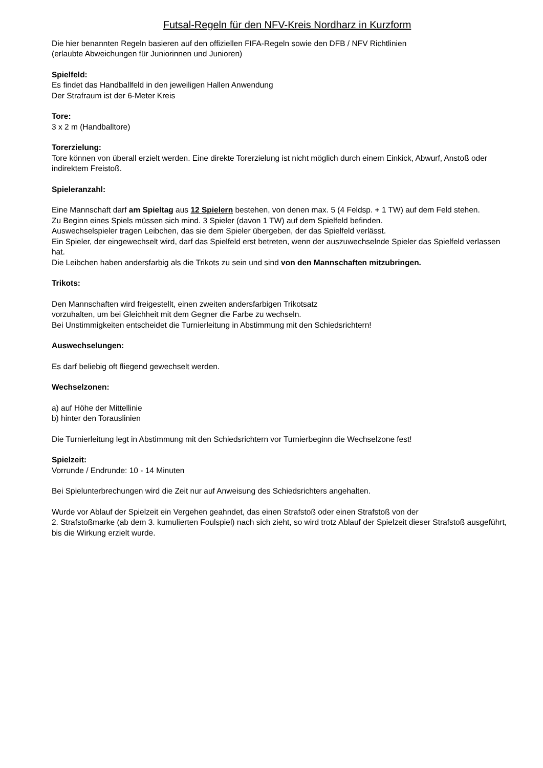Futsal-Regeln für den NFV-Kreis Nordharz in Kurzform
Die hier benannten Regeln basieren auf den offiziellen FIFA-Regeln sowie den DFB / NFV Richtlinien
(erlaubte Abweichungen für Juniorinnen und Junioren)
Spielfeld:
Es findet das Handballfeld in den jeweiligen Hallen Anwendung
Der Strafraum ist der 6-Meter Kreis
Tore:
3 x 2 m (Handballtore)
Torerzielung:
Tore können von überall erzielt werden. Eine direkte Torerzielung ist nicht möglich durch einem Einkick, Abwurf, Anstoß oder indirektem Freistoß.
Spieleranzahl:
Eine Mannschaft darf am Spieltag aus 12 Spielern bestehen, von denen max. 5 (4 Feldsp. + 1 TW) auf dem Feld stehen.
Zu Beginn eines Spiels müssen sich mind. 3 Spieler (davon 1 TW) auf dem Spielfeld befinden.
Auswechselspieler tragen Leibchen, das sie dem Spieler übergeben, der das Spielfeld verlässt.
Ein Spieler, der eingewechselt wird, darf das Spielfeld erst betreten, wenn der auszuwechselnde Spieler das Spielfeld verlassen hat.
Die Leibchen haben andersfarbig als die Trikots zu sein und sind von den Mannschaften mitzubringen.
Trikots:
Den Mannschaften wird freigestellt, einen zweiten andersfarbigen Trikotsatz
vorzuhalten, um bei Gleichheit mit dem Gegner die Farbe zu wechseln.
Bei Unstimmigkeiten entscheidet die Turnierleitung in Abstimmung mit den Schiedsrichtern!
Auswechselungen:
Es darf beliebig oft fliegend gewechselt werden.
Wechselzonen:
a) auf Höhe der Mittellinie
b) hinter den Torauslinien
Die Turnierleitung legt in Abstimmung mit den Schiedsrichtern vor Turnierbeginn die Wechselzone fest!
Spielzeit:
Vorrunde / Endrunde: 10 - 14 Minuten
Bei Spielunterbrechungen wird die Zeit nur auf Anweisung des Schiedsrichters angehalten.
Wurde vor Ablauf der Spielzeit ein Vergehen geahndet, das einen Strafstoß oder einen Strafstoß von der
2. Strafstoßmarke (ab dem 3. kumulierten Foulspiel) nach sich zieht, so wird trotz Ablauf der Spielzeit dieser Strafstoß ausgeführt, bis die Wirkung erzielt wurde.